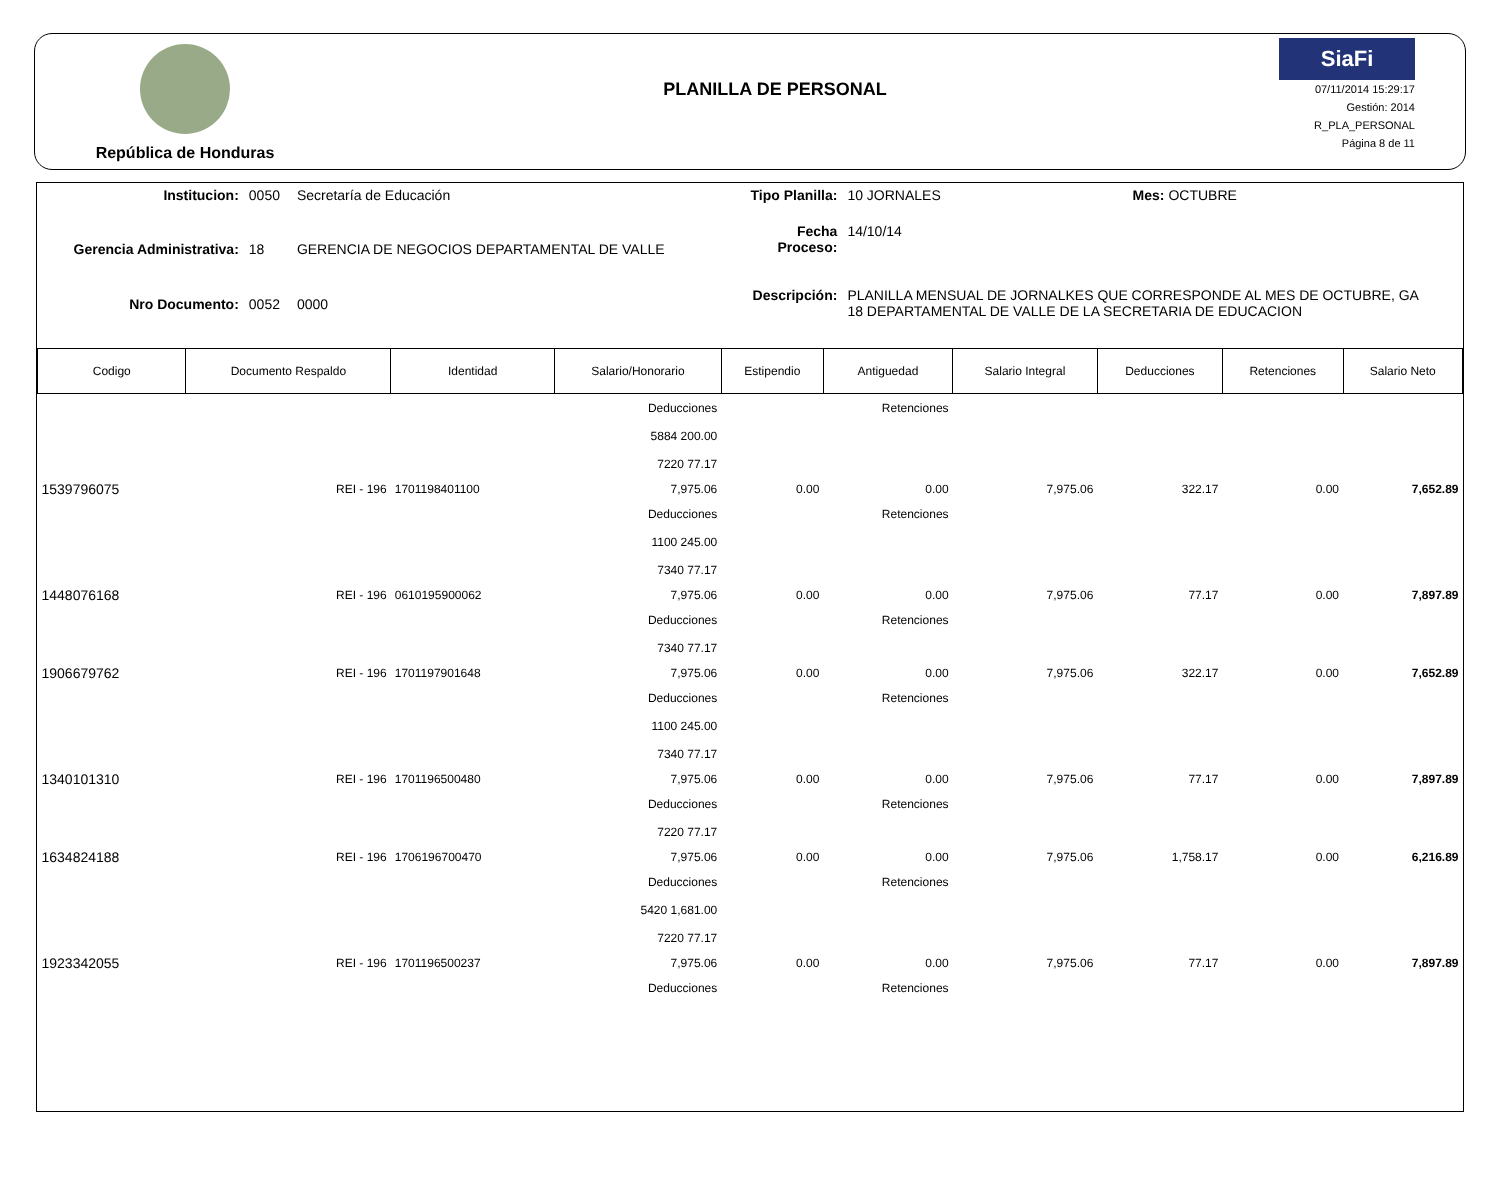República de Honduras
PLANILLA DE PERSONAL
SiaFi
07/11/2014 15:29:17
Gestión: 2014
R_PLA_PERSONAL
Página 8 de 11
| Institucion: | 0050 | Secretaría de Educación |
| Gerencia Administrativa: | 18 | GERENCIA DE NEGOCIOS DEPARTAMENTAL DE VALLE |
| Nro Documento: | 0052 | 0000 |
| Tipo Planilla: | 10 JORNALES | Mes: OCTUBRE |
| Fecha Proceso: | 14/10/14 | |
| Descripción: | PLANILLA MENSUAL DE JORNALKES QUE CORRESPONDE AL MES DE OCTUBRE, GA 18 DEPARTAMENTAL DE VALLE DE LA SECRETARIA DE EDUCACION | |
| Codigo | Documento Respaldo | Identidad | Salario/Honorario | Estipendio | Antiguedad | Salario Integral | Deducciones | Retenciones | Salario Neto |
| --- | --- | --- | --- | --- | --- | --- | --- | --- | --- |
| | | | Deducciones | | Retenciones | | | | |
| | | | 5884 200.00 | | | | | | |
| | | | 7220 77.17 | | | | | | |
| 1539796075 | REI - 196 | 1701198401100 | 7,975.06 | 0.00 | 0.00 | 7,975.06 | 322.17 | 0.00 | 7,652.89 |
| | | | Deducciones | | Retenciones | | | | |
| | | | 1100 245.00 | | | | | | |
| | | | 7340 77.17 | | | | | | |
| 1448076168 | REI - 196 | 0610195900062 | 7,975.06 | 0.00 | 0.00 | 7,975.06 | 77.17 | 0.00 | 7,897.89 |
| | | | Deducciones | | Retenciones | | | | |
| | | | 7340 77.17 | | | | | | |
| 1906679762 | REI - 196 | 1701197901648 | 7,975.06 | 0.00 | 0.00 | 7,975.06 | 322.17 | 0.00 | 7,652.89 |
| | | | Deducciones | | Retenciones | | | | |
| | | | 1100 245.00 | | | | | | |
| | | | 7340 77.17 | | | | | | |
| 1340101310 | REI - 196 | 1701196500480 | 7,975.06 | 0.00 | 0.00 | 7,975.06 | 77.17 | 0.00 | 7,897.89 |
| | | | Deducciones | | Retenciones | | | | |
| | | | 7220 77.17 | | | | | | |
| 1634824188 | REI - 196 | 1706196700470 | 7,975.06 | 0.00 | 0.00 | 7,975.06 | 1,758.17 | 0.00 | 6,216.89 |
| | | | Deducciones | | Retenciones | | | | |
| | | | 5420 1,681.00 | | | | | | |
| | | | 7220 77.17 | | | | | | |
| 1923342055 | REI - 196 | 1701196500237 | 7,975.06 | 0.00 | 0.00 | 7,975.06 | 77.17 | 0.00 | 7,897.89 |
| | | | Deducciones | | Retenciones | | | | |